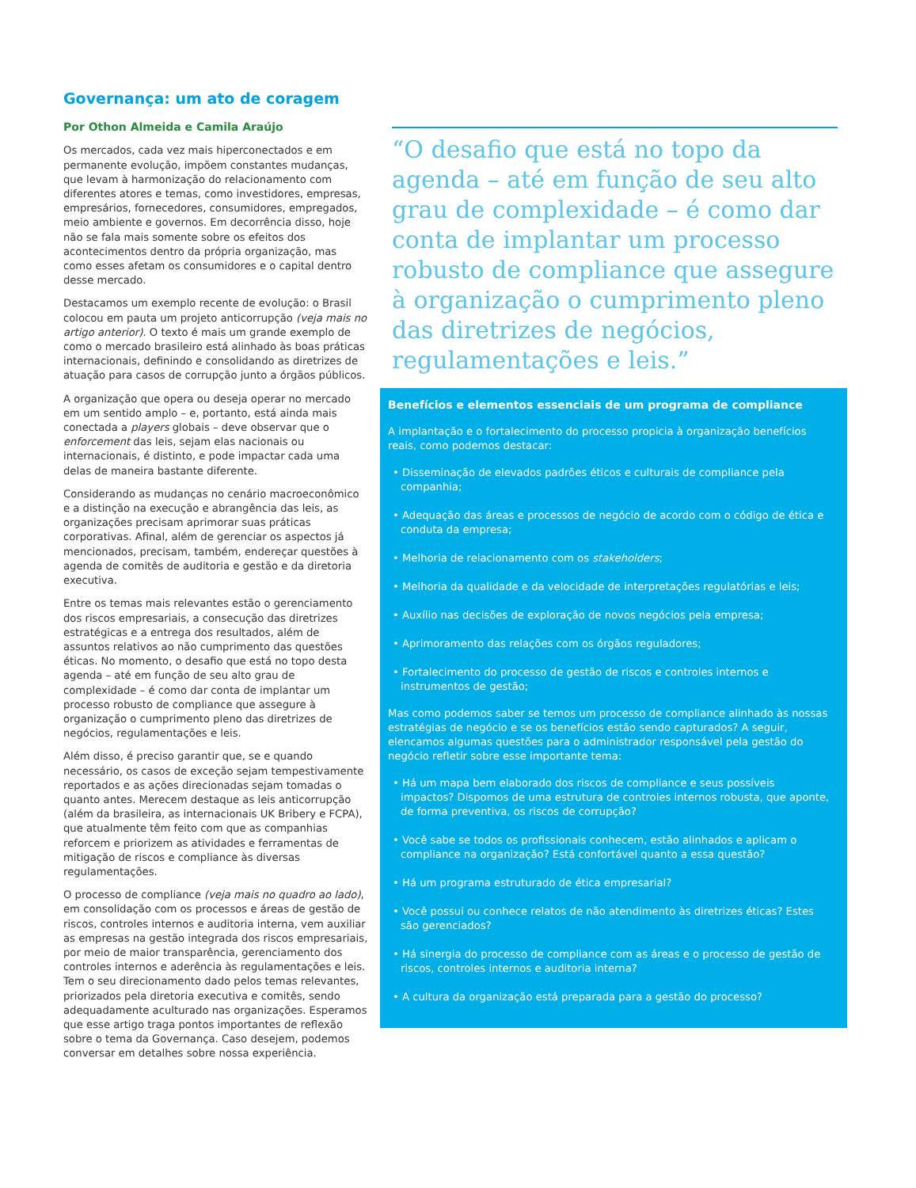Governança: um ato de coragem
Por Othon Almeida e Camila Araújo
Os mercados, cada vez mais hiperconectados e em permanente evolução, impõem constantes mudanças, que levam à harmonização do relacionamento com diferentes atores e temas, como investidores, empresas, empresários, fornecedores, consumidores, empregados, meio ambiente e governos. Em decorrência disso, hoje não se fala mais somente sobre os efeitos dos acontecimentos dentro da própria organização, mas como esses afetam os consumidores e o capital dentro desse mercado.
Destacamos um exemplo recente de evolução: o Brasil colocou em pauta um projeto anticorrupção (veja mais no artigo anterior). O texto é mais um grande exemplo de como o mercado brasileiro está alinhado às boas práticas internacionais, definindo e consolidando as diretrizes de atuação para casos de corrupção junto a órgãos públicos.
A organização que opera ou deseja operar no mercado em um sentido amplo – e, portanto, está ainda mais conectada a players globais – deve observar que o enforcement das leis, sejam elas nacionais ou internacionais, é distinto, e pode impactar cada uma delas de maneira bastante diferente.
Considerando as mudanças no cenário macroeconômico e a distinção na execução e abrangência das leis, as organizações precisam aprimorar suas práticas corporativas. Afinal, além de gerenciar os aspectos já mencionados, precisam, também, endereçar questões à agenda de comitês de auditoria e gestão e da diretoria executiva.
Entre os temas mais relevantes estão o gerenciamento dos riscos empresariais, a consecução das diretrizes estratégicas e a entrega dos resultados, além de assuntos relativos ao não cumprimento das questões éticas. No momento, o desafio que está no topo desta agenda – até em função de seu alto grau de complexidade – é como dar conta de implantar um processo robusto de compliance que assegure à organização o cumprimento pleno das diretrizes de negócios, regulamentações e leis.
Além disso, é preciso garantir que, se e quando necessário, os casos de exceção sejam tempestivamente reportados e as ações direcionadas sejam tomadas o quanto antes. Merecem destaque as leis anticorrupção (além da brasileira, as internacionais UK Bribery e FCPA), que atualmente têm feito com que as companhias reforcem e priorizem as atividades e ferramentas de mitigação de riscos e compliance às diversas regulamentações.
O processo de compliance (veja mais no quadro ao lado), em consolidação com os processos e áreas de gestão de riscos, controles internos e auditoria interna, vem auxiliar as empresas na gestão integrada dos riscos empresariais, por meio de maior transparência, gerenciamento dos controles internos e aderência às regulamentações e leis. Tem o seu direcionamento dado pelos temas relevantes, priorizados pela diretoria executiva e comitês, sendo adequadamente aculturado nas organizações. Esperamos que esse artigo traga pontos importantes de reflexão sobre o tema da Governança. Caso desejem, podemos conversar em detalhes sobre nossa experiência.
“O desafio que está no topo da agenda – até em função de seu alto grau de complexidade – é como dar conta de implantar um processo robusto de compliance que assegure à organização o cumprimento pleno das diretrizes de negócios, regulamentações e leis.”
Benefícios e elementos essenciais de um programa de compliance
A implantação e o fortalecimento do processo propicia à organização benefícios reais, como podemos destacar:
• Disseminação de elevados padrões éticos e culturais de compliance pela companhia;
• Adequação das áreas e processos de negócio de acordo com o código de ética e conduta da empresa;
• Melhoria de relacionamento com os stakeholders;
• Melhoria da qualidade e da velocidade de interpretações regulatórias e leis;
• Auxílio nas decisões de exploração de novos negócios pela empresa;
• Aprimoramento das relações com os órgãos reguladores;
• Fortalecimento do processo de gestão de riscos e controles internos e instrumentos de gestão;
Mas como podemos saber se temos um processo de compliance alinhado às nossas estratégias de negócio e se os benefícios estão sendo capturados? A seguir, elencamos algumas questões para o administrador responsável pela gestão do negócio refletir sobre esse importante tema:
• Há um mapa bem elaborado dos riscos de compliance e seus possíveis impactos? Dispomos de uma estrutura de controles internos robusta, que aponte, de forma preventiva, os riscos de corrupção?
• Você sabe se todos os profissionais conhecem, estão alinhados e aplicam o compliance na organização? Está confortável quanto a essa questão?
• Há um programa estruturado de ética empresarial?
• Você possui ou conhece relatos de não atendimento às diretrizes éticas? Estes são gerenciados?
• Há sinergia do processo de compliance com as áreas e o processo de gestão de riscos, controles internos e auditoria interna?
• A cultura da organização está preparada para a gestão do processo?